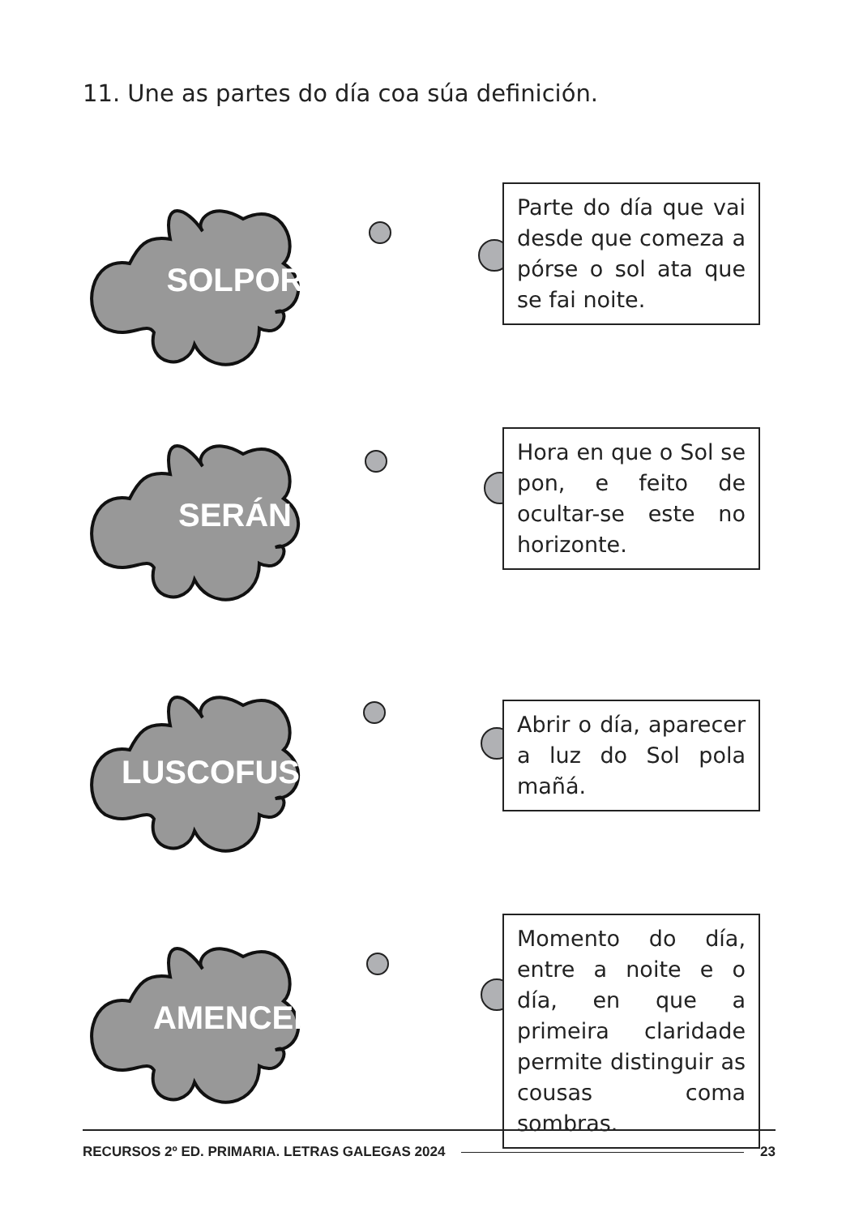11. Une as partes do día coa súa definición.
SOLPOR
Parte do día que vai desde que comeza a pórse o sol ata que se fai noite.
SERÁN
Hora en que o Sol se pon, e feito de ocultar-se este no horizonte.
LUSCOFUSCO
Abrir o día, aparecer a luz do Sol pola mañá.
AMENCER
Momento do día, entre a noite e o día, en que a primeira claridade permite distinguir as cousas coma sombras.
RECURSOS 2º ED. PRIMARIA. LETRAS GALEGAS 2024 23